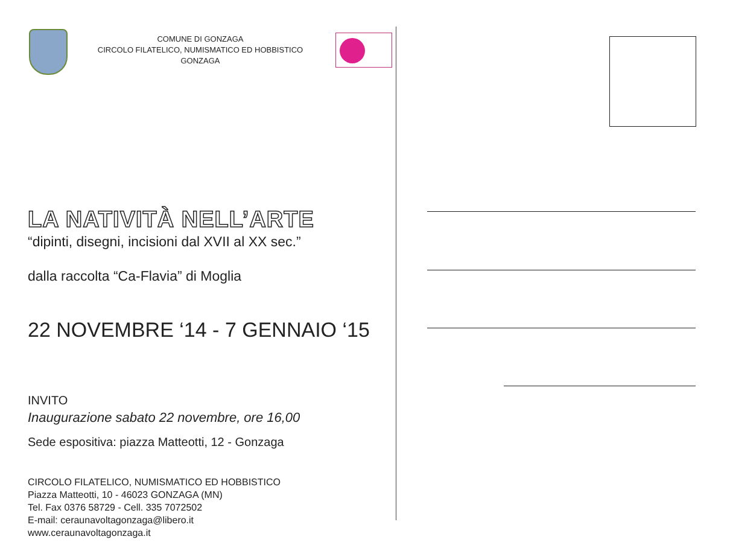COMUNE DI GONZAGA
CIRCOLO FILATELICO, NUMISMATICO ED HOBBISTICO
GONZAGA
LA NATIVITÀ NELL’ARTE
“dipinti, disegni, incisioni dal XVII al XX sec.”
dalla raccolta “Ca-Flavia” di Moglia
22 NOVEMBRE ‘14 - 7 GENNAIO ‘15
INVITO
Inaugurazione sabato 22 novembre, ore 16,00
Sede espositiva: piazza Matteotti, 12 - Gonzaga
CIRCOLO FILATELICO, NUMISMATICO ED HOBBISTICO
Piazza Matteotti, 10 - 46023 GONZAGA (MN)
Tel. Fax 0376 58729 - Cell. 335 7072502
E-mail: ceraunavoltagonzaga@libero.it
www.ceraunavoltagonzaga.it